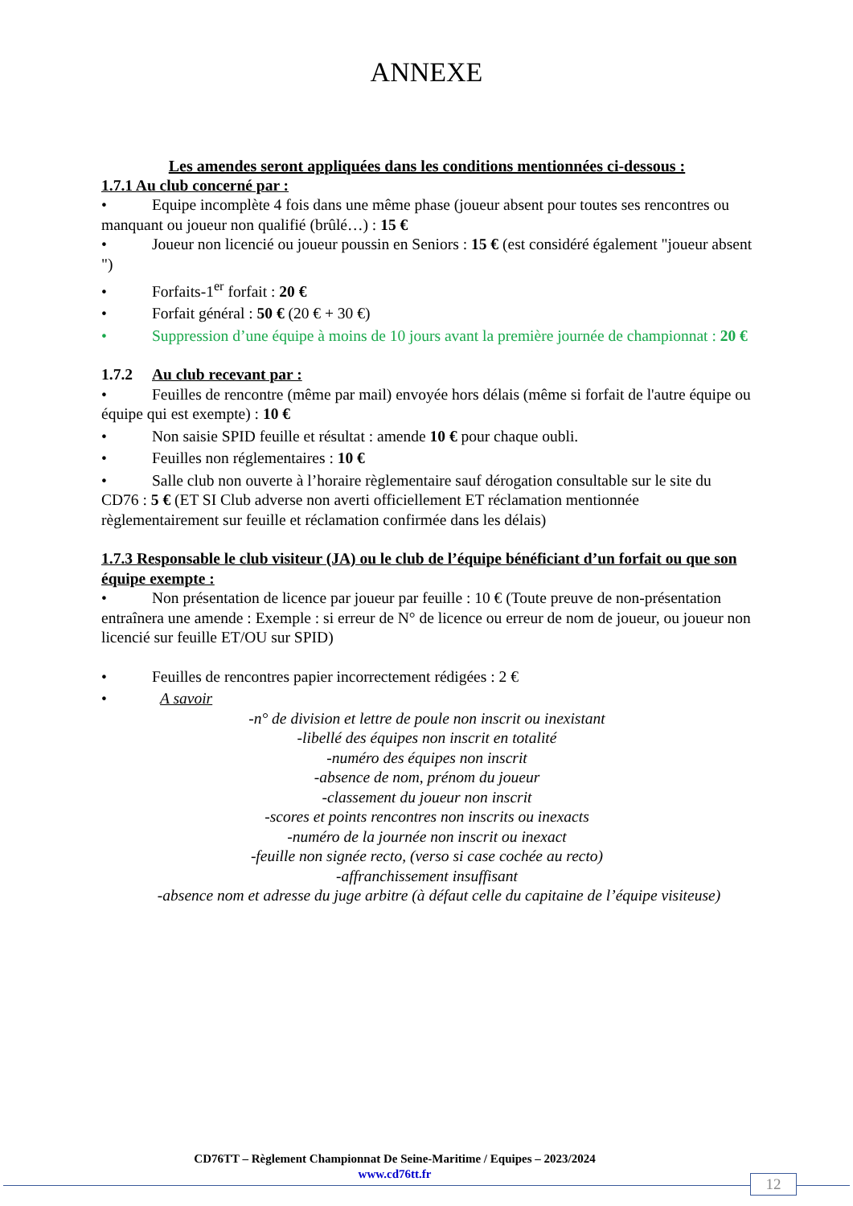ANNEXE
Les amendes seront appliquées dans les conditions mentionnées ci-dessous :
1.7.1 Au club concerné par :
• Equipe incomplète 4 fois dans une même phase (joueur absent pour toutes ses rencontres ou manquant ou joueur non qualifié (brûlé…) : 15 €
• Joueur non licencié ou joueur poussin en Seniors : 15 € (est considéré également "joueur absent ")
• Forfaits-1<sup>er</sup> forfait : 20 €
• Forfait général : 50 € (20 € + 30 €)
• Suppression d’une équipe à moins de 10 jours avant la première journée de championnat : 20 €
1.7.2 Au club recevant par :
• Feuilles de rencontre (même par mail) envoyée hors délais (même si forfait de l'autre équipe ou équipe qui est exempte) : 10 €
• Non saisie SPID feuille et résultat : amende 10 € pour chaque oubli.
• Feuilles non réglementaires : 10 €
• Salle club non ouverte à l’horaire règlementaire sauf dérogation consultable sur le site du CD76 : 5 € (ET SI Club adverse non averti officiellement ET réclamation mentionnée règlementairement sur feuille et réclamation confirmée dans les délais)
1.7.3 Responsable le club visiteur (JA) ou le club de l’équipe bénéficiant d’un forfait ou que son équipe exempte :
• Non présentation de licence par joueur par feuille : 10 € (Toute preuve de non-présentation entraînera une amende : Exemple : si erreur de N° de licence ou erreur de nom de joueur, ou joueur non licencié sur feuille ET/OU sur SPID)
• Feuilles de rencontres papier incorrectement rédigées : 2 €
• A savoir
-n° de division et lettre de poule non inscrit ou inexistant
-libellé des équipes non inscrit en totalité
-numéro des équipes non inscrit
-absence de nom, prénom du joueur
-classement du joueur non inscrit
-scores et points rencontres non inscrits ou inexacts
-numéro de la journée non inscrit ou inexact
-feuille non signée recto, (verso si case cochée au recto)
-affranchissement insuffisant
-absence nom et adresse du juge arbitre (à défaut celle du capitaine de l’équipe visiteuse)
CD76TT – Règlement Championnat De Seine-Maritime / Equipes – 2023/2024
www.cd76tt.fr
12